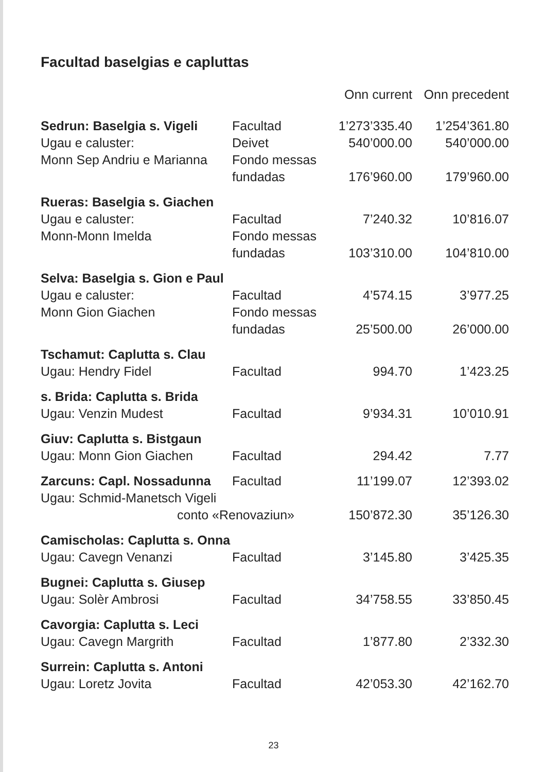Facultad baselgias e capluttas
| | | Onn current | Onn precedent |
| --- | --- | --- | --- |
| Sedrun: Baselgia s. Vigeli | Facultad | 1’273’335.40 | 1’254’361.80 |
| Ugau e caluster: | Deivet | 540’000.00 | 540’000.00 |
| Monn Sep Andriu e Marianna | Fondo messas | | |
| | fundadas | 176’960.00 | 179’960.00 |
| Rueras: Baselgia s. Giachen | | | |
| Ugau e caluster: | Facultad | 7’240.32 | 10’816.07 |
| Monn-Monn Imelda | Fondo messas | | |
| | fundadas | 103’310.00 | 104’810.00 |
| Selva: Baselgia s. Gion e Paul | | | |
| Ugau e caluster: | Facultad | 4’574.15 | 3’977.25 |
| Monn Gion Giachen | Fondo messas | | |
| | fundadas | 25’500.00 | 26’000.00 |
| Tschamut: Caplutta s. Clau | | | |
| Ugau: Hendry Fidel | Facultad | 994.70 | 1’423.25 |
| s. Brida: Caplutta s. Brida | | | |
| Ugau: Venzin Mudest | Facultad | 9’934.31 | 10’010.91 |
| Giuv: Caplutta s. Bistgaun | | | |
| Ugau: Monn Gion Giachen | Facultad | 294.42 | 7.77 |
| Zarcuns: Capl. Nossadunna | Facultad | 11’199.07 | 12’393.02 |
| Ugau: Schmid-Manetsch Vigeli | | | |
| conto «Renovaziun» | | 150’872.30 | 35’126.30 |
| Camischolas: Caplutta s. Onna | | | |
| Ugau: Cavegn Venanzi | Facultad | 3’145.80 | 3’425.35 |
| Bugnei: Caplutta s. Giusep | | | |
| Ugau: Solèr Ambrosi | Facultad | 34’758.55 | 33’850.45 |
| Cavorgia: Caplutta s. Leci | | | |
| Ugau: Cavegn Margrith | Facultad | 1’877.80 | 2’332.30 |
| Surrein: Caplutta s. Antoni | | | |
| Ugau: Loretz Jovita | Facultad | 42’053.30 | 42’162.70 |
23